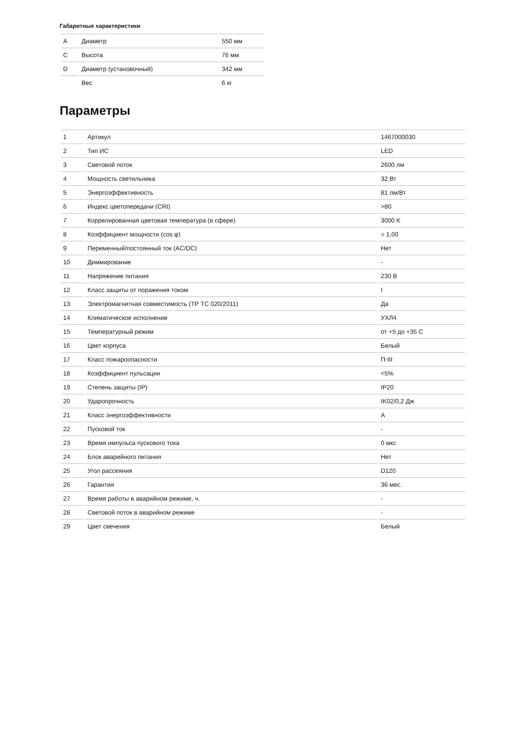Габаритные характеристики
| A | Диаметр | 550 мм |
| C | Высота | 76 мм |
| D | Диаметр (установочный) | 342 мм |
| | Вес | 6 кг |
Параметры
| 1 | Артикул | 1467000030 |
| 2 | Тип ИС | LED |
| 3 | Световой поток | 2600 лм |
| 4 | Мощность светильника | 32 Вт |
| 5 | Энергоэффективность | 81 лм/Вт |
| 6 | Индекс цветопередачи (CRI) | >80 |
| 7 | Коррелированная цветовая температура (в сфере) | 3000 K |
| 8 | Коэффициент мощности (cos φ) | = 1,00 |
| 9 | Переменный/постоянный ток (AC/DC) | Нет |
| 10 | Диммирование | - |
| 11 | Напряжение питания | 230 В |
| 12 | Класс защиты от поражения током | I |
| 13 | Электромагнитная совместимость (ТР ТС 020/2011) | Да |
| 14 | Климатическое исполнение | УХЛ4 |
| 15 | Температурный режим | от +5 до +35 С |
| 16 | Цвет корпуса | Белый |
| 17 | Класс пожароопасности | П-III |
| 18 | Коэффициент пульсации | <5% |
| 19 | Степень защиты (IP) | IP20 |
| 20 | Ударопрочность | IK02/0,2 Дж |
| 21 | Класс энергоэффективности | A |
| 22 | Пусковой ток | - |
| 23 | Время импульса пускового тока | 0 мкс |
| 24 | Блок аварийного питания | Нет |
| 25 | Угол рассеяния | D120 |
| 26 | Гарантия | 36 мес. |
| 27 | Время работы в аварийном режиме, ч. | - |
| 28 | Световой поток в аварийном режиме | - |
| 29 | Цвет свечения | Белый |